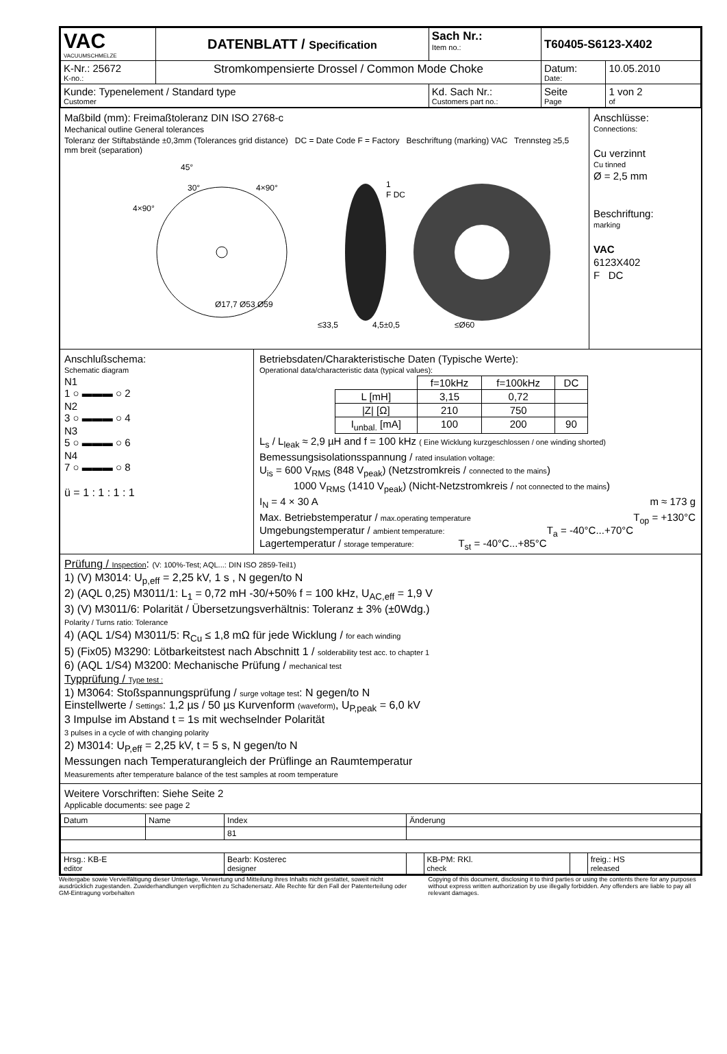| VAC VACUUMSCHMELZE | DATENBLATT / Specification | | Sach Nr.: Item no.: | T60405-S6123-X402 | |
| K-Nr.: 25672 K-no.: | Stromkompensierte Drossel / Common Mode Choke | | | Datum: Date: | 10.05.2010 |
| Kunde: Typenelement / Standard type Customer | | Kd. Sach Nr.: Customers part no.: | | Seite Page | 1 von 2 of |
Maßbild (mm): Freimaßtoleranz DIN ISO 2768-c
Mechanical outline General tolerances
Toleranz der Stiftabstände ±0,3mm (Tolerances grid distance) DC = Date Code F = Factory Beschriftung (marking) VAC Trennsteg ≥5,5 mm breit (separation)
4×90°
45°
30°
4×90°
1
F DC
Ø17,7 Ø53 Ø59
≤33,5
4,5±0,5
≤Ø60
Anschlüsse:
Connections:
Cu verzinnt
Cu tinned
Ø = 2,5 mm
Beschriftung:
marking
VAC
6123X402
F DC
Anschlußschema:
Schematic diagram
N1
1 ○ ▬▬▬ ○ 2
N2
3 ○ ▬▬▬ ○ 4
N3
5 ○ ▬▬▬ ○ 6
N4
7 ○ ▬▬▬ ○ 8
ü = 1 : 1 : 1 : 1
Betriebsdaten/Charakteristische Daten (Typische Werte):
Operational data/characteristic data (typical values):
| | f=10kHz | f=100kHz | DC |
| L [mH] | 3,15 | 0,72 | |
| /Z/ [Ω] | 210 | 750 | |
| I<sub>unbal.</sub> [mA] | 100 | 200 | 90 |
L<sub>s</sub> / L<sub>leak</sub> ≈ 2,9 µH and f = 100 kHz ( Eine Wicklung kurzgeschlossen / one winding shorted)
Bemessungsisolationsspannung / rated insulation voltage:
U<sub>is</sub> = 600 V<sub>RMS</sub> (848 V<sub>peak</sub>) (Netzstromkreis / connected to the mains)
1000 V<sub>RMS</sub> (1410 V<sub>peak</sub>) (Nicht-Netzstromkreis / not connected to the mains)
I<sub>N</sub> = 4 × 30 A m ≈ 173 g
Max. Betriebstemperatur / max.operating temperature T<sub>op</sub> = +130°C
Umgebungstemperatur / ambient temperature: T<sub>a</sub> = -40°C...+70°C
Lagertemperatur / storage temperature: T<sub>st</sub> = -40°C...+85°C
Prüfung / Inspection: (V: 100%-Test; AQL...: DIN ISO 2859-Teil1)
1) (V) M3014: U<sub>p,eff</sub> = 2,25 kV, 1 s , N gegen/to N
2) (AQL 0,25) M3011/1: L<sub>1</sub> = 0,72 mH -30/+50% f = 100 kHz, U<sub>AC,eff</sub> = 1,9 V
3) (V) M3011/6: Polarität / Übersetzungsverhältnis: Toleranz ± 3% (±0Wdg.)
Polarity / Turns ratio: Tolerance
4) (AQL 1/S4) M3011/5: R<sub>Cu</sub> ≤ 1,8 mΩ für jede Wicklung / for each winding
5) (Fix05) M3290: Lötbarkeitstest nach Abschnitt 1 / solderability test acc. to chapter 1
6) (AQL 1/S4) M3200: Mechanische Prüfung / mechanical test
Typprüfung / Type test :
1) M3064: Stoßspannungsprüfung / surge voltage test: N gegen/to N
Einstellwerte / Settings: 1,2 µs / 50 µs Kurvenform (waveform), U<sub>P,peak</sub> = 6,0 kV
3 Impulse im Abstand t = 1s mit wechselnder Polarität
3 pulses in a cycle of with changing polarity
2) M3014: U<sub>P,eff</sub> = 2,25 kV, t = 5 s, N gegen/to N
Messungen nach Temperaturangleich der Prüflinge an Raumtemperatur
Measurements after temperature balance of the test samples at room temperature
Weitere Vorschriften: Siehe Seite 2
Applicable documents: see page 2
| Datum | Name | Index | Änderung | | | |
| | | 81 | | | | |
| Hrsg.: KB-E editor | | Bearb: Kosterec designer | | KB-PM: RKl. check | | freig.: HS released |
Weitergabe sowie Vervielfältigung dieser Unterlage, Verwertung und Mitteilung ihres Inhalts nicht gestattet, soweit nicht ausdrücklich zugestanden. Zuwiderhandlungen verpflichten zu Schadenersatz. Alle Rechte für den Fall der Patenterteilung oder GM-Eintragung vorbehalten
Copying of this document, disclosing it to third parties or using the contents there for any purposes without express written authorization by use illegally forbidden. Any offenders are liable to pay all relevant damages.